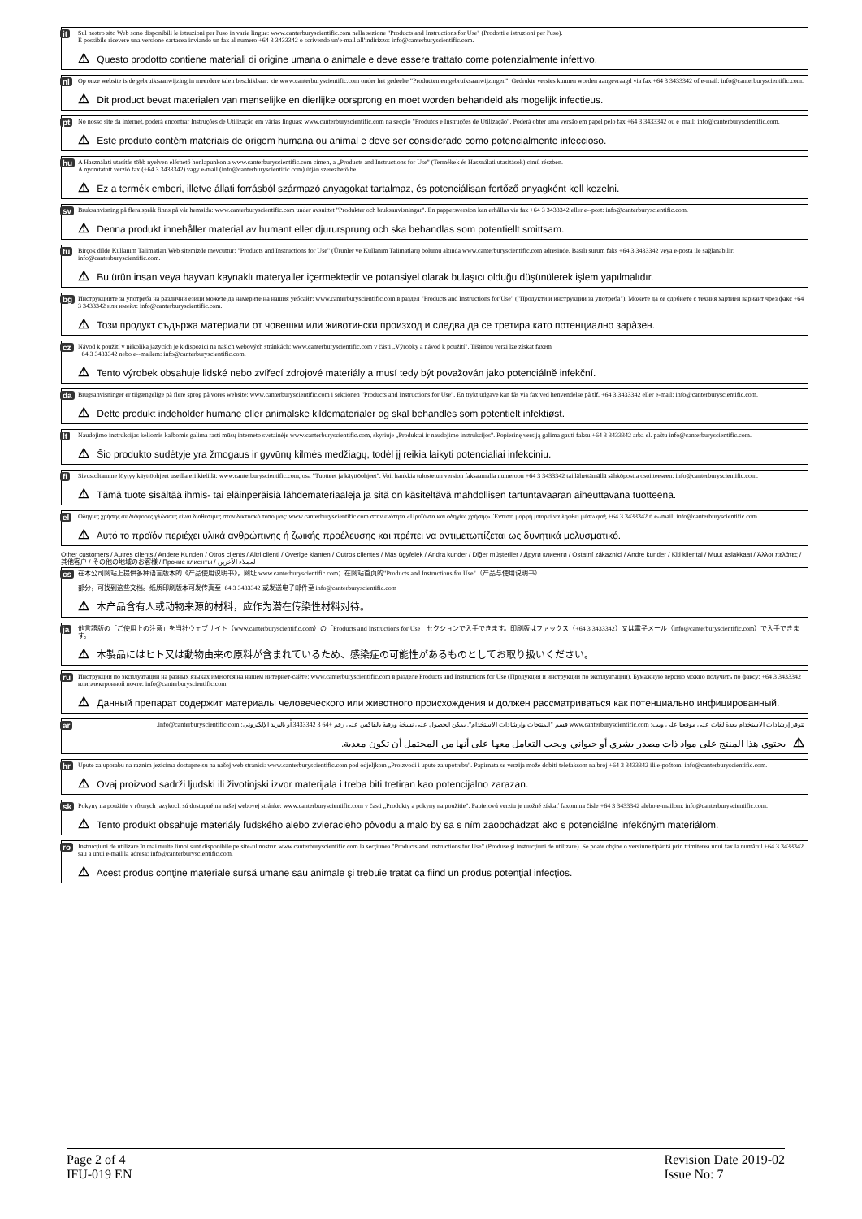it
Sul nostro sito Web sono disponibili le istruzioni per l'uso in varie lingue: www.canterburyscientific.com nella sezione "Products and Instructions for Use" (Prodotti e istruzioni per l'uso).
È possibile ricevere una versione cartacea inviando un fax al numero +64 3 3433342 o scrivendo un'e-mail all'indirizzo: info@canterburyscientific.com.
⚠ Questo prodotto contiene materiali di origine umana o animale e deve essere trattato come potenzialmente infettivo.
nl
Op onze website is de gebruiksaanwijzing in meerdere talen beschikbaar: zie www.canterburyscientific.com onder het gedeelte "Producten en gebruiksaanwijzingen". Gedrukte versies kunnen worden aangevraagd via fax +64 3 3433342 of e-mail: info@canterburyscientific.com.
⚠ Dit product bevat materialen van menselijke en dierlijke oorsprong en moet worden behandeld als mogelijk infectieus.
pt
No nosso site da internet, poderá encontrar Instruções de Utilização em várias línguas: www.canterburyscientific.com na secção "Produtos e Instruções de Utilização". Poderá obter uma versão em papel pelo fax +64 3 3433342 ou e_mail: info@canterburyscientific.com.
⚠ Este produto contém materiais de origem humana ou animal e deve ser considerado como potencialmente infeccioso.
hu
A Használati utasítás több nyelven elérhető honlapunkon a www.canterburyscientific.com címen, a „Products and Instructions for Use" (Termékek és Használati utasítások) című részben.
A nyomtatott verzió fax (+64 3 3433342) vagy e-mail (info@canterburyscientific.com) útján szerezhető be.
⚠ Ez a termék emberi, illetve állati forrásból származó anyagokat tartalmaz, és potenciálisan fertőző anyagként kell kezelni.
sv
Bruksanvisning på flera språk finns på vår hemsida: www.canterburyscientific.com under avsnittet "Produkter och bruksanvisningar". En pappersversion kan erhållas via fax +64 3 3433342 eller e--post: info@canterburyscientific.com.
⚠ Denna produkt innehåller material av humant eller djurursprung och ska behandlas som potentiellt smittsam.
tu
Birçok dilde Kullanım Talimatları Web sitemizde mevcuttur: "Products and Instructions for Use" (Ürünler ve Kullanım Talimatları) bölümü altında www.canterburyscientific.com adresinde. Basılı sürüm faks +64 3 3433342 veya e-posta ile sağlanabilir: info@canterburyscientific.com.
⚠ Bu ürün insan veya hayvan kaynaklı materyaller içermektedir ve potansiyel olarak bulaşıcı olduğu düşünülerek işlem yapılmalıdır.
bg
Инструкциите за употреба на различни езици можете да намерите на нашия уебсайт: www.canterburyscientific.com в раздел "Products and Instructions for Use" ("Продукти и инструкции за употреба"). Можете да се сдобиете с техния хартиен вариант чрез факс +64 3 3433342 или имейл: info@canterburyscientific.com.
⚠ Този продукт съдържа материали от човешки или животински произход и следва да се третира като потенциално зарàзен.
cz
Návod k použití v několika jazycích je k dispozici na našich webových stránkách: www.canterburyscientific.com v části „Výrobky a návod k použití". Tištěnou verzi lze získat faxem
+64 3 3433342 nebo e--mailem: info@canterburyscientific.com.
⚠ Tento výrobek obsahuje lidské nebo zvířecí zdrojové materiály a musí tedy být považován jako potenciálně infekční.
da
Brugsanvisninger er tilgængelige på flere sprog på vores website: www.canterburyscientific.com i sektionen "Products and Instructions for Use". En trykt udgave kan fås via fax ved henvendelse på tlf. +64 3 3433342 eller e-mail: info@canterburyscientific.com.
⚠ Dette produkt indeholder humane eller animalske kildematerialer og skal behandles som potentielt infektiøst.
lt
Naudojimo instrukcijas keliomis kalbomis galima rasti mūsų interneto svetainėje www.canterburyscientific.com, skyriuje „Produktai ir naudojimo instrukcijos". Popierinę versiją galima gauti faksu +64 3 3433342 arba el. paštu info@canterburyscientific.com.
⚠ Šio produkto sudėtyje yra žmogaus ir gyvūnų kilmės medžiagų, todėl jį reikia laikyti potencialiai infekciniu.
fi
Sivustoltamme löytyy käyttöohjeet useilla eri kielillä: www.canterburyscientific.com, osa "Tuotteet ja käyttöohjeet". Voit hankkia tulostetun version faksaamalla numeroon +64 3 3433342 tai lähettämällä sähköpostia osoitteeseen: info@canterburyscientific.com.
⚠ Tämä tuote sisältää ihmis- tai eläinperäisiä lähdemateriaaleja ja sitä on käsiteltävä mahdollisen tartuntavaaran aiheuttavana tuotteena.
el
Οδηγίες χρήσης σε διάφορες γλώσσες είναι διαθέσιμες στον δικτυακό τόπο μας: www.canterburyscientific.com στην ενότητα «Προϊόντα και οδηγίες χρήσης». Έντυπη μορφή μπορεί να ληφθεί μέσω φαξ +64 3 3433342 ή e--mail: info@canterburyscientific.com.
⚠ Αυτό το προϊόν περιέχει υλικά ανθρώπινης ή ζωικής προέλευσης και πρέπει να αντιμετωπίζεται ως δυνητικά μολυσματικό.
Other customers / Autres clients / Andere Kunden / Otros clients / Altri clienti / Overige klanten / Outros clientes / Más ügyfelek / Andra kunder / Diğer müşteriler / Други клиенти / Ostatní zákazníci / Andre kunder / Kiti klientai / Muut asiakkaat / Άλλοι πελάτες / 其他客户 / その他の地域のお客様 / Прочие клиенты / لعملاء الآخرين
cs
在本公司网站上提供多种语言版本的《产品使用说明书》，网址 www.canterburyscientific.com；在网站首页的"Products and Instructions for Use"（产品与使用说明书）
部分，可找到这些文档。纸质印刷版本可发传真至+64 3 3433342 或发送电子邮件至 info@canterburyscientific.com
⚠ 本产品含有人或动物来源的材料，应作为潜在传染性材料对待。
ja
他言語版の「ご使用上の注意」を当社ウェブサイト（www.canterburyscientific.com）の「Products and Instructions for Use」セクションで入手できます。印刷版はファックス（+64 3 3433342）又は電子メール（info@canterburyscientific.com）で入手できます。
⚠ 本製品にはヒト又は動物由来の原料が含まれているため、感染症の可能性があるものとしてお取り扱いください。
ru
Инструкции по эксплуатации на разных языках имеются на нашем интернет-сайте: www.canterburyscientific.com в разделе Products and Instructions for Use (Продукция и инструкции по эксплуатации). Бумажную версию можно получить по факсу: +64 3 3433342 или электронной почте: info@canterburyscientific.com.
⚠ Данный препарат содержит материалы человеческого или животного происхождения и должен рассматриваться как потенциально инфицированный.
ar
تتوفر إرشادات الاستخدام بعدة لغات على موقعنا على ويب: www.canterburyscientific.com قسم "المنتجات وإرشادات الاستخدام". يمكن الحصول على نسخة ورقية بالفاكس على رقم +64 3 3433342 أو بالبريد الإلكتروني: info@canterburyscientific.com.
⚠ يحتوي هذا المنتج على مواد ذات مصدر بشري أو حيواني ويجب التعامل معها على أنها من المحتمل أن تكون معدية.
hr
Upute za uporabu na raznim jezicima dostupne su na našoj web stranici: www.canterburyscientific.com pod odjeljkom „Proizvodi i upute za upotrebu". Papirnata se verzija može dobiti telefaksom na broj +64 3 3433342 ili e-poštom: info@canterburyscientific.com.
⚠ Ovaj proizvod sadrži ljudski ili životinjski izvor materijala i treba biti tretiran kao potencijalno zarazan.
sk
Pokyny na použitie v rôznych jazykoch sú dostupné na našej webovej stránke: www.canterburyscientific.com v časti „Produkty a pokyny na použitie". Papierovú verziu je možné získať faxom na čísle +64 3 3433342 alebo e-mailom: info@canterburyscientific.com.
⚠ Tento produkt obsahuje materiály ľudského alebo zvieracieho pôvodu a malo by sa s ním zaobchádzať ako s potenciálne infekčným materiálom.
ro
Instrucţiuni de utilizare în mai multe limbi sunt disponibile pe site-ul nostru: www.canterburyscientific.com la secţiunea "Products and Instructions for Use" (Produse şi instrucţiuni de utilizare). Se poate obţine o versiune tipărită prin trimiterea unui fax la numărul +64 3 3433342 sau a unui e-mail la adresa: info@canterburyscientific.com.
⚠ Acest produs conţine materiale sursă umane sau animale şi trebuie tratat ca fiind un produs potenţial infecţios.
Page 2 of 4
IFU-019 EN
Revision Date 2019-02
Issue No: 7